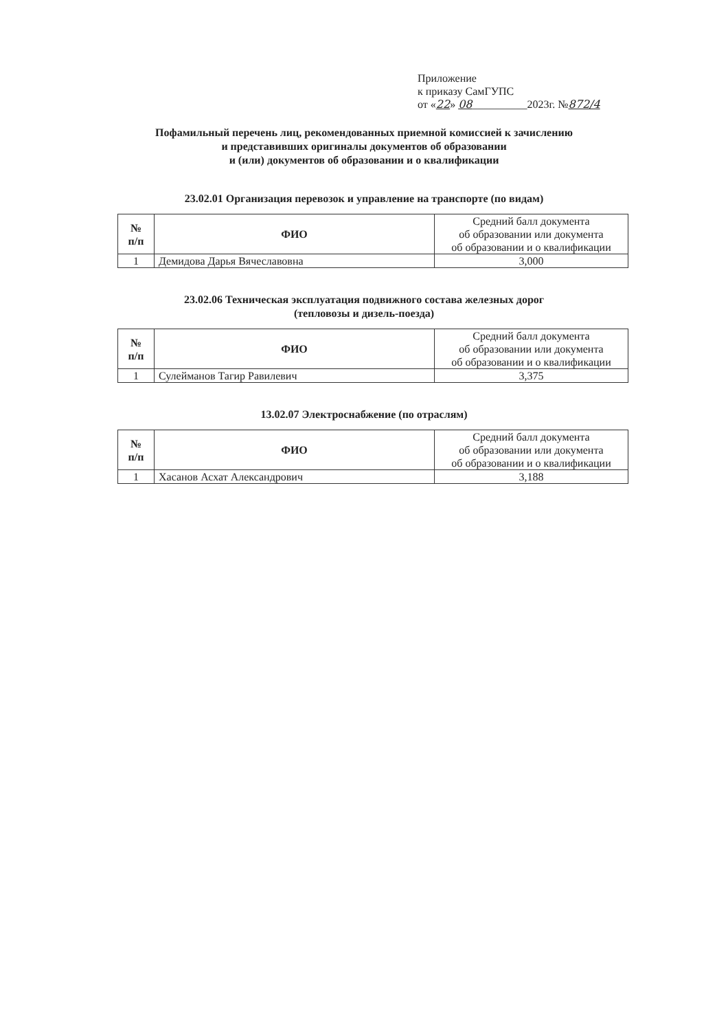Приложение
к приказу СамГУПС
от «22» 08__________2023г. №872/4
Пофамильный перечень лиц, рекомендованных приемной комиссией к зачислению
и представивших оригиналы документов об образовании
и (или) документов об образовании и о квалификации
23.02.01 Организация перевозок и управление на транспорте (по видам)
| № п/п | ФИО | Средний балл документа об образовании или документа об образовании и о квалификации |
| --- | --- | --- |
| 1 | Демидова Дарья Вячеславовна | 3,000 |
23.02.06 Техническая эксплуатация подвижного состава железных дорог
(тепловозы и дизель-поезда)
| № п/п | ФИО | Средний балл документа об образовании или документа об образовании и о квалификации |
| --- | --- | --- |
| 1 | Сулейманов Тагир Равилевич | 3,375 |
13.02.07 Электроснабжение (по отраслям)
| № п/п | ФИО | Средний балл документа об образовании или документа об образовании и о квалификации |
| --- | --- | --- |
| 1 | Хасанов Асхат Александрович | 3,188 |